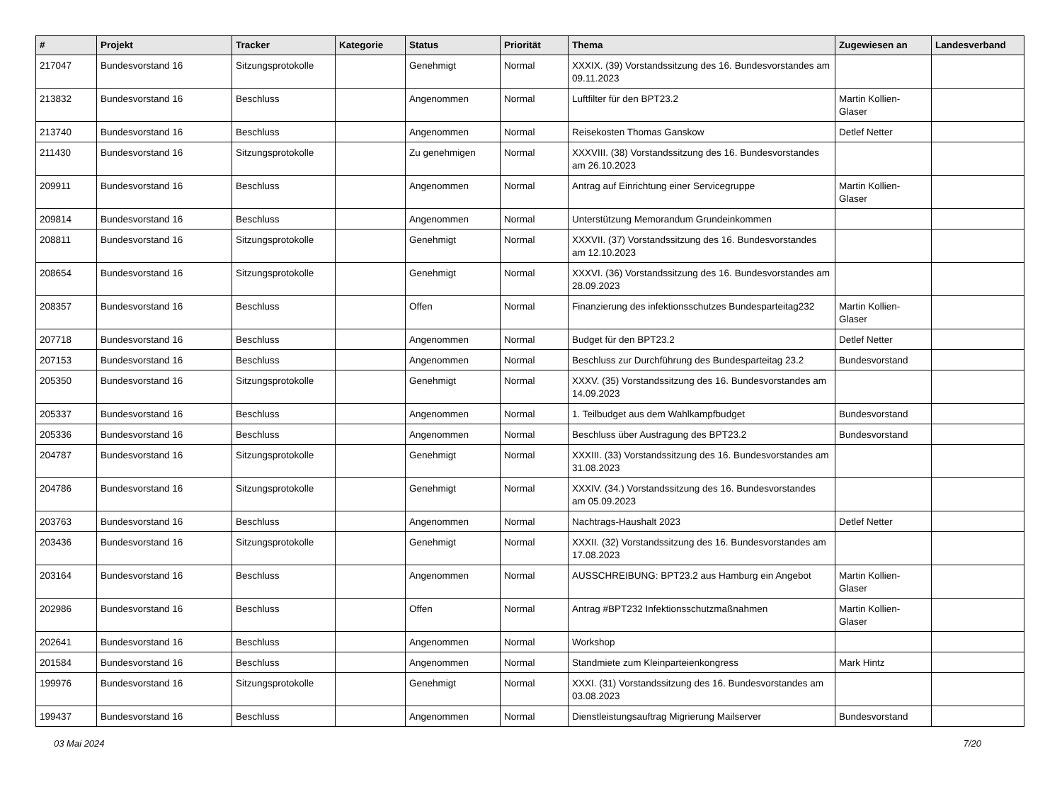| # | Projekt | Tracker | Kategorie | Status | Priorität | Thema | Zugewiesen an | Landesverband |
| --- | --- | --- | --- | --- | --- | --- | --- | --- |
| 217047 | Bundesvorstand 16 | Sitzungsprotokolle | | Genehmigt | Normal | XXXIX. (39) Vorstandssitzung des 16. Bundesvorstandes am 09.11.2023 | | |
| 213832 | Bundesvorstand 16 | Beschluss | | Angenommen | Normal | Luftfilter für den BPT23.2 | Martin Kollien-Glaser | |
| 213740 | Bundesvorstand 16 | Beschluss | | Angenommen | Normal | Reisekosten Thomas Ganskow | Detlef Netter | |
| 211430 | Bundesvorstand 16 | Sitzungsprotokolle | | Zu genehmigen | Normal | XXXVIII. (38) Vorstandssitzung des 16. Bundesvorstandes am 26.10.2023 | | |
| 209911 | Bundesvorstand 16 | Beschluss | | Angenommen | Normal | Antrag auf Einrichtung einer Servicegruppe | Martin Kollien-Glaser | |
| 209814 | Bundesvorstand 16 | Beschluss | | Angenommen | Normal | Unterstützung Memorandum Grundeinkommen | | |
| 208811 | Bundesvorstand 16 | Sitzungsprotokolle | | Genehmigt | Normal | XXXVII. (37) Vorstandssitzung des 16. Bundesvorstandes am 12.10.2023 | | |
| 208654 | Bundesvorstand 16 | Sitzungsprotokolle | | Genehmigt | Normal | XXXVI. (36) Vorstandssitzung des 16. Bundesvorstandes am 28.09.2023 | | |
| 208357 | Bundesvorstand 16 | Beschluss | | Offen | Normal | Finanzierung des infektionsschutzes Bundesparteitag232 | Martin Kollien-Glaser | |
| 207718 | Bundesvorstand 16 | Beschluss | | Angenommen | Normal | Budget für den BPT23.2 | Detlef Netter | |
| 207153 | Bundesvorstand 16 | Beschluss | | Angenommen | Normal | Beschluss zur Durchführung des Bundesparteitag 23.2 | Bundesvorstand | |
| 205350 | Bundesvorstand 16 | Sitzungsprotokolle | | Genehmigt | Normal | XXXV. (35) Vorstandssitzung des 16. Bundesvorstandes am 14.09.2023 | | |
| 205337 | Bundesvorstand 16 | Beschluss | | Angenommen | Normal | 1. Teilbudget aus dem Wahlkampfbudget | Bundesvorstand | |
| 205336 | Bundesvorstand 16 | Beschluss | | Angenommen | Normal | Beschluss über Austragung des BPT23.2 | Bundesvorstand | |
| 204787 | Bundesvorstand 16 | Sitzungsprotokolle | | Genehmigt | Normal | XXXIII. (33) Vorstandssitzung des 16. Bundesvorstandes am 31.08.2023 | | |
| 204786 | Bundesvorstand 16 | Sitzungsprotokolle | | Genehmigt | Normal | XXXIV. (34.) Vorstandssitzung des 16. Bundesvorstandes am 05.09.2023 | | |
| 203763 | Bundesvorstand 16 | Beschluss | | Angenommen | Normal | Nachtrags-Haushalt 2023 | Detlef Netter | |
| 203436 | Bundesvorstand 16 | Sitzungsprotokolle | | Genehmigt | Normal | XXXII. (32) Vorstandssitzung des 16. Bundesvorstandes am 17.08.2023 | | |
| 203164 | Bundesvorstand 16 | Beschluss | | Angenommen | Normal | AUSSCHREIBUNG: BPT23.2 aus Hamburg ein Angebot | Martin Kollien-Glaser | |
| 202986 | Bundesvorstand 16 | Beschluss | | Offen | Normal | Antrag #BPT232 Infektionsschutzmaßnahmen | Martin Kollien-Glaser | |
| 202641 | Bundesvorstand 16 | Beschluss | | Angenommen | Normal | Workshop | | |
| 201584 | Bundesvorstand 16 | Beschluss | | Angenommen | Normal | Standmiete zum Kleinparteienkongress | Mark Hintz | |
| 199976 | Bundesvorstand 16 | Sitzungsprotokolle | | Genehmigt | Normal | XXXI. (31) Vorstandssitzung des 16. Bundesvorstandes am 03.08.2023 | | |
| 199437 | Bundesvorstand 16 | Beschluss | | Angenommen | Normal | Dienstleistungsauftrag Migrierung Mailserver | Bundesvorstand | |
03 Mai 2024 7/20